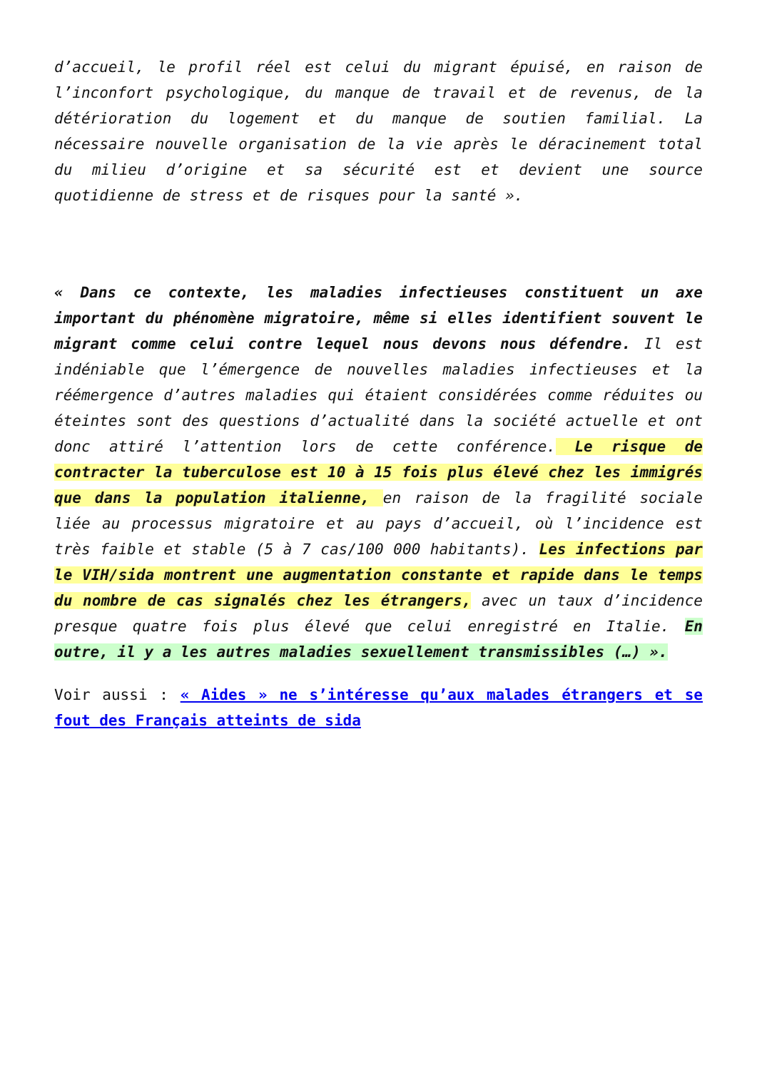d’accueil, le profil réel est celui du migrant épuisé, en raison de l’inconfort psychologique, du manque de travail et de revenus, de la détérioration du logement et du manque de soutien familial. La nécessaire nouvelle organisation de la vie après le déracinement total du milieu d’origine et sa sécurité est et devient une source quotidienne de stress et de risques pour la santé ».
« Dans ce contexte, les maladies infectieuses constituent un axe important du phénomène migratoire, même si elles identifient souvent le migrant comme celui contre lequel nous devons nous défendre. Il est indéniable que l’émergence de nouvelles maladies infectieuses et la réémergence d’autres maladies qui étaient considérées comme réduites ou éteintes sont des questions d’actualité dans la société actuelle et ont donc attiré l’attention lors de cette conférence. Le risque de contracter la tuberculose est 10 à 15 fois plus élevé chez les immigrés que dans la population italienne, en raison de la fragilité sociale liée au processus migratoire et au pays d’accueil, où l’incidence est très faible et stable (5 à 7 cas/100 000 habitants). Les infections par le VIH/sida montrent une augmentation constante et rapide dans le temps du nombre de cas signalés chez les étrangers, avec un taux d’incidence presque quatre fois plus élevé que celui enregistré en Italie. En outre, il y a les autres maladies sexuellement transmissibles (…) ».
Voir aussi : « Aides » ne s’intéresse qu’aux malades étrangers et se fout des Français atteints de sida